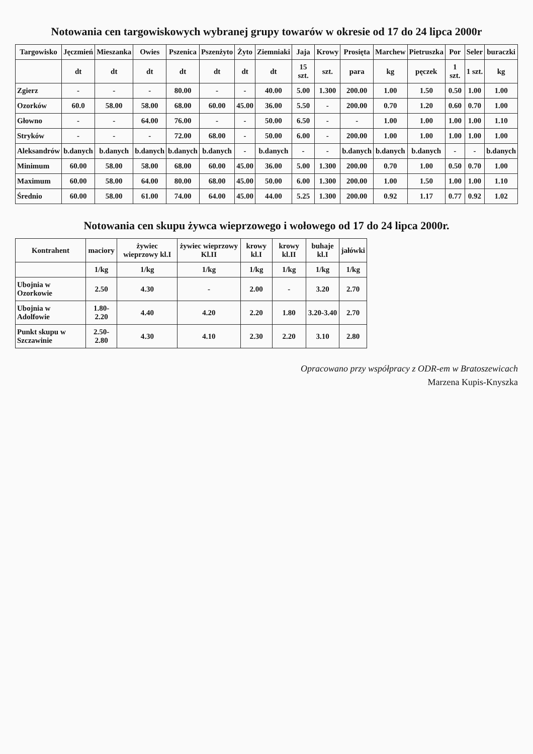Notowania cen targowiskowych wybranej grupy towarów w okresie od 17 do 24 lipca 2000r
| Targowisko | Jęczmień | Mieszanka | Owies | Pszenica | Pszenżyto | Żyto | Ziemniaki | Jaja | Krowy | Prosięta | Marchew | Pietruszka | Por | Seler | buraczki |
| --- | --- | --- | --- | --- | --- | --- | --- | --- | --- | --- | --- | --- | --- | --- | --- |
| | dt | dt | dt | dt | dt | dt | dt | 15 szt. | szt. | para | kg | pęczek | 1 szt. | 1 szt. | kg |
| Zgierz | - | - | - | 80.00 | - | - | 40.00 | 5.00 | 1.300 | 200.00 | 1.00 | 1.50 | 0.50 | 1.00 | 1.00 |
| Ozorków | 60.0 | 58.00 | 58.00 | 68.00 | 60.00 | 45.00 | 36.00 | 5.50 | - | 200.00 | 0.70 | 1.20 | 0.60 | 0.70 | 1.00 |
| Głowno | - | - | 64.00 | 76.00 | - | - | 50.00 | 6.50 | - | - | 1.00 | 1.00 | 1.00 | 1.00 | 1.10 |
| Stryków | - | - | - | 72.00 | 68.00 | - | 50.00 | 6.00 | - | 200.00 | 1.00 | 1.00 | 1.00 | 1.00 | 1.00 |
| Aleksandrów | b.danych | b.danych | b.danych | b.danych | b.danych | - | b.danych | - | - | b.danych | b.danych | b.danych | - | - | b.danych |
| Minimum | 60.00 | 58.00 | 58.00 | 68.00 | 60.00 | 45.00 | 36.00 | 5.00 | 1.300 | 200.00 | 0.70 | 1.00 | 0.50 | 0.70 | 1.00 |
| Maximum | 60.00 | 58.00 | 64.00 | 80.00 | 68.00 | 45.00 | 50.00 | 6.00 | 1.300 | 200.00 | 1.00 | 1.50 | 1.00 | 1.00 | 1.10 |
| Średnio | 60.00 | 58.00 | 61.00 | 74.00 | 64.00 | 45.00 | 44.00 | 5.25 | 1.300 | 200.00 | 0.92 | 1.17 | 0.77 | 0.92 | 1.02 |
Notowania cen skupu żywca wieprzowego i wołowego od 17 do 24 lipca 2000r.
| Kontrahent | maciory | żywiec wieprzowy kl.I | żywiec wieprzowy Kl.II | krowy kl.I | krowy kl.II | buhaje kl.I | jałówki |
| --- | --- | --- | --- | --- | --- | --- | --- |
| | 1/kg | 1/kg | 1/kg | 1/kg | 1/kg | 1/kg | 1/kg |
| Ubojnia w Ozorkowie | 2.50 | 4.30 | - | 2.00 | - | 3.20 | 2.70 |
| Ubojnia w Adolfowie | 1.80-2.20 | 4.40 | 4.20 | 2.20 | 1.80 | 3.20-3.40 | 2.70 |
| Punkt skupu w Szczawinie | 2.50-2.80 | 4.30 | 4.10 | 2.30 | 2.20 | 3.10 | 2.80 |
Opracowano przy współpracy z ODR-em w Bratoszewicach
Marzena Kupis-Knyszka